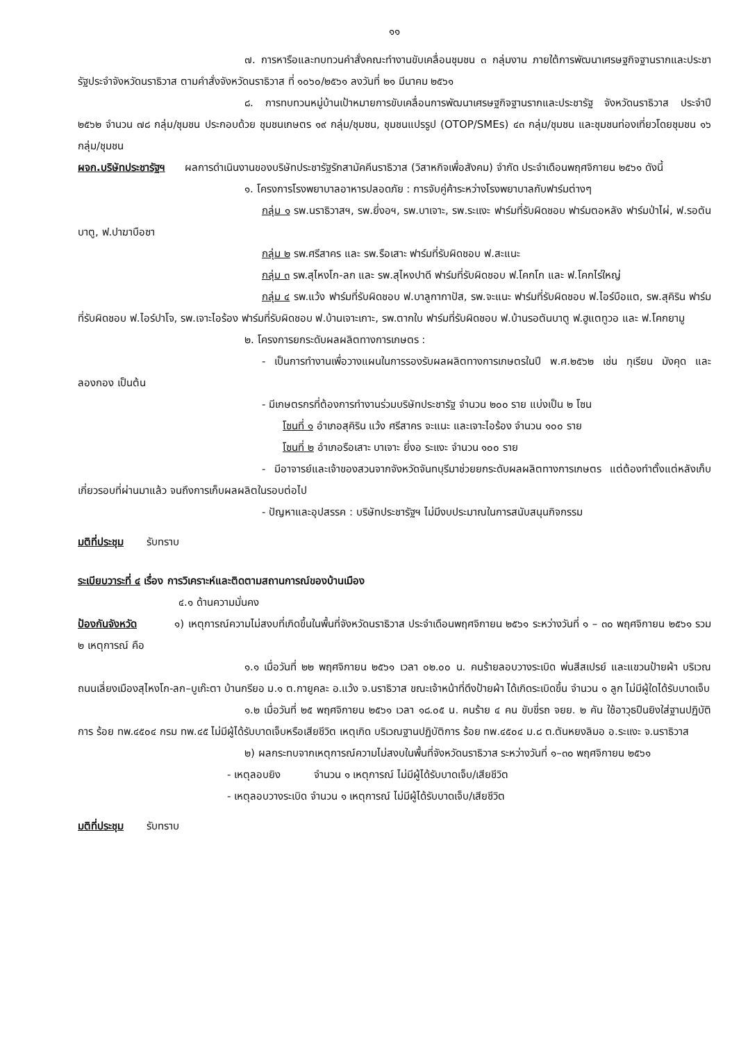๑๑
๗. การหารือและทบทวนคำสั่งคณะทำงานขับเคลื่อนชุมชน ๓ กลุ่มงาน ภายใต้การพัฒนาเศรษฐกิจฐานรากและประชารัฐประจำจังหวัดนราธิวาส ตามคำสั่งจังหวัดนราธิวาส ที่ ๑๐๖๐/๒๕๖๑ ลงวันที่ ๒๑ มีนาคม ๒๕๖๑
๘. การทบทวนหมู่บ้านเป้าหมายการขับเคลื่อนการพัฒนาเศรษฐกิจฐานรากและประชารัฐ จังหวัดนราธิวาส ประจำปี ๒๕๖๒ จำนวน ๗๘ กลุ่ม/ชุมชน ประกอบด้วย ชุมชนเกษตร ๑๙ กลุ่ม/ชุมชน, ชุมชนแปรรูป (OTOP/SMEs) ๔๓ กลุ่ม/ชุมชน และชุมชนท่องเที่ยวโดยชุมชน ๑๖ กลุ่ม/ชุมชน
ผจก.บริษัทประชารัฐฯ ผลการดำเนินงานของบริษัทประชารัฐรักสามัคคีนราธิวาส (วิสาหกิจเพื่อสังคม) จำกัด ประจำเดือนพฤศจิกายน ๒๕๖๑ ดังนี้
๑. โครงการโรงพยาบาลอาหารปลอดภัย : การจับคู่ค้าระหว่างโรงพยาบาลกับฟาร์มต่างๆ
กลุ่ม ๑ รพ.นราธิวาสฯ, รพ.ยี่งอฯ, รพ.บาเจาะ, รพ.ระแงะ ฟาร์มที่รับผิดชอบ ฟาร์มตอหลัง ฟาร์มป่าไผ่, ฟ.รอตันบาตู, ฟ.ปาฆาบือซา
กลุ่ม ๒ รพ.ศรีสาคร และ รพ.รือเสาะ ฟาร์มที่รับผิดชอบ ฟ.สะแนะ
กลุ่ม ๓ รพ.สุไหงโก-ลก และ รพ.สุไหงปาดี ฟาร์มที่รับผิดชอบ ฟ.โคกโก และ ฟ.โคกไร่ใหญ่
กลุ่ม ๔ รพ.แว้ง ฟาร์มที่รับผิดชอบ ฟ.บาลูกากาปัส, รพ.จะแนะ ฟาร์มที่รับผิดชอบ ฟ.ไอร์บือแต, รพ.สุคิริน ฟาร์มที่รับผิดชอบ ฟ.ไอร์ปาโจ, รพ.เจาะไอร้อง ฟาร์มที่รับผิดชอบ ฟ.บ้านเจาะเกาะ, รพ.ตากใบ ฟาร์มที่รับผิดชอบ ฟ.บ้านรอตันบาตู ฟ.ฮูแตทูวอ และ ฟ.โคกยามู
๒. โครงการยกระดับผลผลิตทางการเกษตร :
- เป็นการทำงานเพื่อวางแผนในการรองรับผลผลิตทางการเกษตรในปี พ.ศ.๒๕๖๒ เช่น ทุเรียน มังคุด และลองกอง เป็นต้น
- มีเกษตรกรที่ต้องการทำงานร่วมบริษัทประชารัฐ จำนวน ๒๐๐ ราย แบ่งเป็น ๒ โซน
โซนที่ ๑ อำเภอสุคิริน แว้ง ศรีสาคร จะแนะ และเจาะไอร้อง จำนวน ๑๐๐ ราย
โซนที่ ๒ อำเภอรือเสาะ บาเจาะ ยี่งอ ระแงะ จำนวน ๑๐๐ ราย
- มีอาจารย์และเจ้าของสวนจากจังหวัดจันทบุรีมาช่วยยกระดับผลผลิตทางการเกษตร แต่ต้องทำตั้งแต่หลังเก็บเกี่ยวรอบที่ผ่านมาแล้ว จนถึงการเก็บผลผลิตในรอบต่อไป
- ปัญหาและอุปสรรค : บริษัทประชารัฐฯ ไม่มีงบประมาณในการสนับสนุนกิจกรรม
มติที่ประชุม รับทราบ
ระเบียบวาระที่ ๔ เรื่อง การวิเคราะห์และติดตามสถานการณ์ของบ้านเมือง
๔.๑ ด้านความมั่นคง
ป้องกันจังหวัด ๑) เหตุการณ์ความไม่สงบที่เกิดขึ้นในพื้นที่จังหวัดนราธิวาส ประจำเดือนพฤศจิกายน ๒๕๖๑ ระหว่างวันที่ ๑ – ๓๐ พฤศจิกายน ๒๕๖๑ รวม ๒ เหตุการณ์ คือ
๑.๑ เมื่อวันที่ ๒๒ พฤศจิกายน ๒๕๖๑ เวลา ๐๒.๐๐ น. คนร้ายลอบวางระเบิด พ่นสีสเปรย์ และแขวนป้ายผ้า บริเวณถนนเลี่ยงเมืองสุไหงโก-ลก–บูเก๊ะตา บ้านกรียอ ม.๑ ต.กายูคละ อ.แว้ง จ.นราธิวาส ขณะเจ้าหน้าที่ดึงป้ายผ้า ได้เกิดระเบิดขึ้น จำนวน ๑ ลูก ไม่มีผู้ใดได้รับบาดเจ็บ
๑.๒ เมื่อวันที่ ๒๕ พฤศจิกายน ๒๕๖๑ เวลา ๑๘.๐๕ น. คนร้าย ๔ คน ขับขี่รถ จยย. ๒ คัน ใช้อาวุธปืนยิงใส่ฐานปฏิบัติการ ร้อย ทพ.๔๕๐๔ กรม ทพ.๔๕ ไม่มีผู้ได้รับบาดเจ็บหรือเสียชีวิต เหตุเกิด บริเวณฐานปฏิบัติการ ร้อย ทพ.๔๕๐๔ ม.๘ ต.ตันหยงลิมอ อ.ระแงะ จ.นราธิวาส
๒) ผลกระทบจากเหตุการณ์ความไม่สงบในพื้นที่จังหวัดนราธิวาส ระหว่างวันที่ ๑–๓๐ พฤศจิกายน ๒๕๖๑
- เหตุลอบยิง จำนวน ๑ เหตุการณ์ ไม่มีผู้ได้รับบาดเจ็บ/เสียชีวิต
- เหตุลอบวางระเบิด จำนวน ๑ เหตุการณ์ ไม่มีผู้ได้รับบาดเจ็บ/เสียชีวิต
มติที่ประชุม รับทราบ